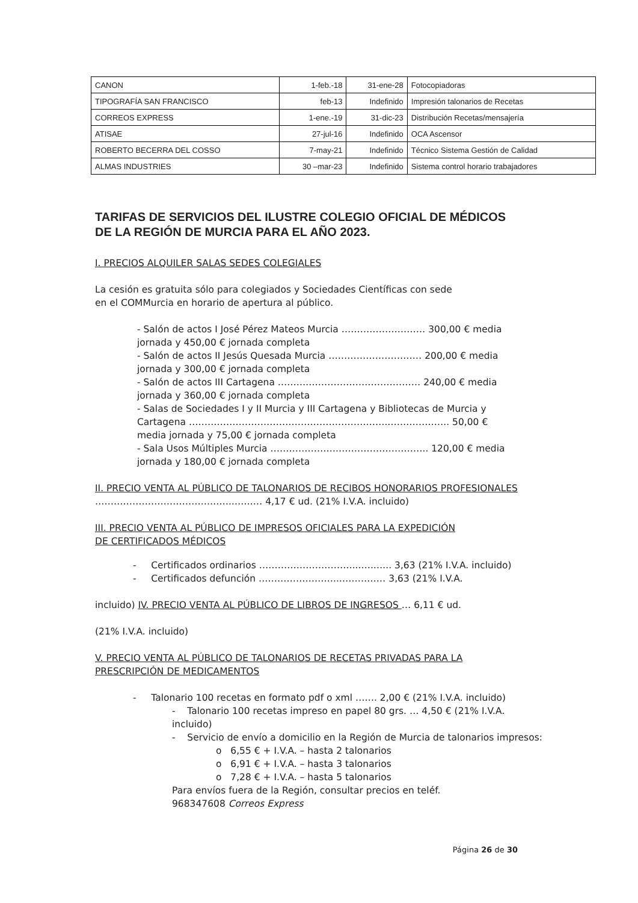| CANON | 1-feb.-18 | 31-ene-28 | Fotocopiadoras |
| TIPOGRAFÍA SAN FRANCISCO | feb-13 | Indefinido | Impresión talonarios de Recetas |
| CORREOS EXPRESS | 1-ene.-19 | 31-dic-23 | Distribución Recetas/mensajería |
| ATISAE | 27-jul-16 | Indefinido | OCA Ascensor |
| ROBERTO BECERRA DEL COSSO | 7-may-21 | Indefinido | Técnico Sistema Gestión de Calidad |
| ALMAS INDUSTRIES | 30 –mar-23 | Indefinido | Sistema control horario trabajadores |
TARIFAS DE SERVICIOS DEL ILUSTRE COLEGIO OFICIAL DE MÉDICOS
DE LA REGIÓN DE MURCIA PARA EL AÑO 2023.
I. PRECIOS ALQUILER SALAS SEDES COLEGIALES
La cesión es gratuita sólo para colegiados y Sociedades Científicas con sede
en el COMMurcia en horario de apertura al público.
- Salón de actos I José Pérez Mateos Murcia ……………………… 300,00 € media jornada y 450,00 € jornada completa
- Salón de actos II Jesús Quesada Murcia ………………………… 200,00 € media jornada y 300,00 € jornada completa
- Salón de actos III Cartagena ……….……………………………… 240,00 € media jornada y 360,00 € jornada completa
- Salas de Sociedades I y II Murcia y III Cartagena y Bibliotecas de Murcia y Cartagena ……………………………………………………….……………….. 50,00 € media jornada y 75,00 € jornada completa
- Sala Usos Múltiples Murcia ………………….……………………….. 120,00 € media jornada y 180,00 € jornada completa
II. PRECIO VENTA AL PÚBLICO DE TALONARIOS DE RECIBOS HONORARIOS PROFESIONALES ……………………………….…….…….… 4,17 € ud. (21% I.V.A. incluido)
III. PRECIO VENTA AL PÚBLICO DE IMPRESOS OFICIALES PARA LA EXPEDICIÓN
DE CERTIFICADOS MÉDICOS
- Certificados ordinarios …………………………...….…... 3,63 (21% I.V.A. incluido)
- Certificados defunción ……………………..…………… 3,63 (21% I.V.A.
incluido) IV. PRECIO VENTA AL PÚBLICO DE LIBROS DE INGRESOS … 6,11 € ud.
(21% I.V.A. incluido)
V. PRECIO VENTA AL PÚBLICO DE TALONARIOS DE RECETAS PRIVADAS PARA LA
PRESCRIPCIÓN DE MEDICAMENTOS
- Talonario 100 recetas en formato pdf o xml ……. 2,00 € (21% I.V.A. incluido)
- Talonario 100 recetas impreso en papel 80 grs. … 4,50 € (21% I.V.A. incluido)
- Servicio de envío a domicilio en la Región de Murcia de talonarios impresos:
o 6,55 € + I.V.A. – hasta 2 talonarios
o 6,91 € + I.V.A. – hasta 3 talonarios
o 7,28 € + I.V.A. – hasta 5 talonarios
Para envíos fuera de la Región, consultar precios en teléf.
968347608 Correos Express
Página 26 de 30